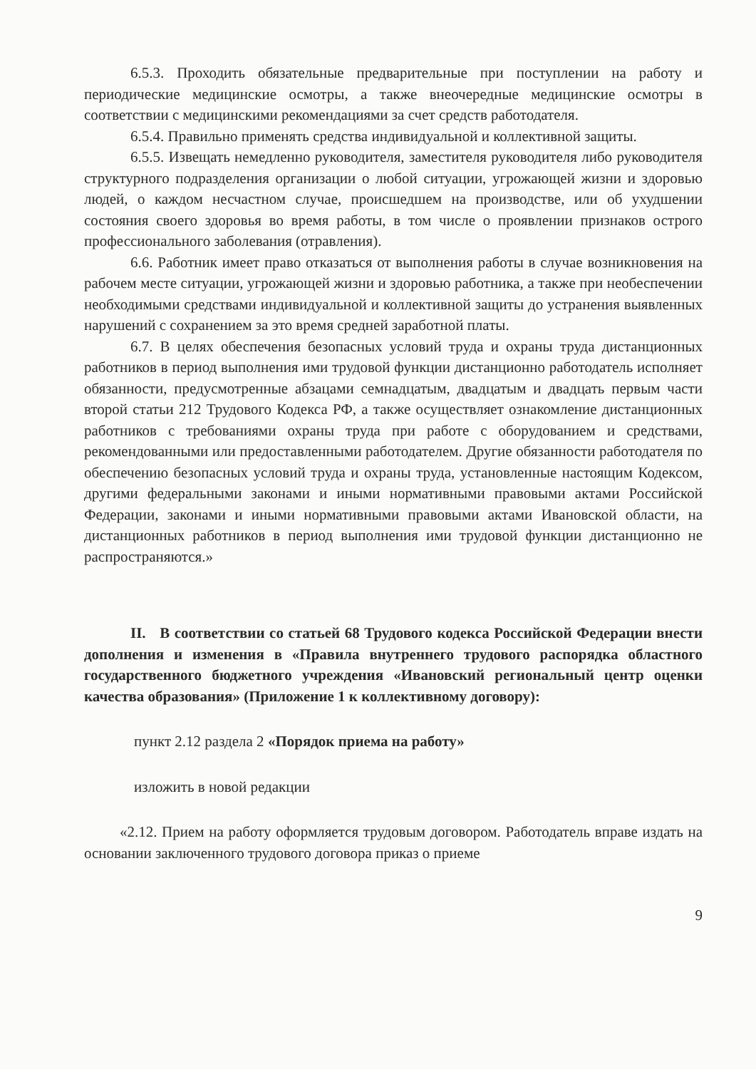6.5.3. Проходить обязательные предварительные при поступлении на работу и периодические медицинские осмотры, а также внеочередные медицинские осмотры в соответствии с медицинскими рекомендациями за счет средств работодателя.
6.5.4. Правильно применять средства индивидуальной и коллективной защиты.
6.5.5. Извещать немедленно руководителя, заместителя руководителя либо руководителя структурного подразделения организации о любой ситуации, угрожающей жизни и здоровью людей, о каждом несчастном случае, происшедшем на производстве, или об ухудшении состояния своего здоровья во время работы, в том числе о проявлении признаков острого профессионального заболевания (отравления).
6.6. Работник имеет право отказаться от выполнения работы в случае возникновения на рабочем месте ситуации, угрожающей жизни и здоровью работника, а также при необеспечении необходимыми средствами индивидуальной и коллективной защиты до устранения выявленных нарушений с сохранением за это время средней заработной платы.
6.7. В целях обеспечения безопасных условий труда и охраны труда дистанционных работников в период выполнения ими трудовой функции дистанционно работодатель исполняет обязанности, предусмотренные абзацами семнадцатым, двадцатым и двадцать первым части второй статьи 212 Трудового Кодекса РФ, а также осуществляет ознакомление дистанционных работников с требованиями охраны труда при работе с оборудованием и средствами, рекомендованными или предоставленными работодателем. Другие обязанности работодателя по обеспечению безопасных условий труда и охраны труда, установленные настоящим Кодексом, другими федеральными законами и иными нормативными правовыми актами Российской Федерации, законами и иными нормативными правовыми актами Ивановской области, на дистанционных работников в период выполнения ими трудовой функции дистанционно не распространяются.»
II. В соответствии со статьей 68 Трудового кодекса Российской Федерации внести дополнения и изменения в «Правила внутреннего трудового распорядка областного государственного бюджетного учреждения «Ивановский региональный центр оценки качества образования» (Приложение 1 к коллективному договору):
пункт 2.12 раздела 2 «Порядок приема на работу»
изложить в новой редакции
«2.12. Прием на работу оформляется трудовым договором. Работодатель вправе издать на основании заключенного трудового договора приказ о приеме
9